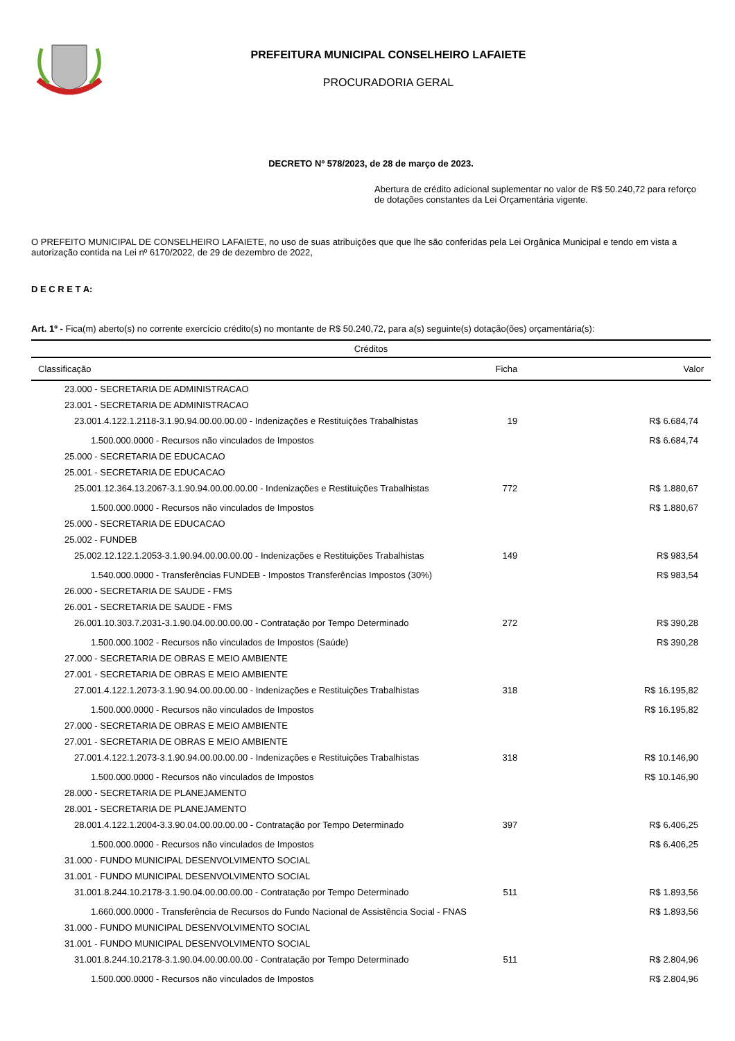PREFEITURA MUNICIPAL CONSELHEIRO LAFAIETE
PROCURADORIA GERAL
DECRETO Nº 578/2023, de 28 de março de 2023.
Abertura de crédito adicional suplementar no valor de R$ 50.240,72 para reforço de dotações constantes da Lei Orçamentária vigente.
O PREFEITO MUNICIPAL DE CONSELHEIRO LAFAIETE, no uso de suas atribuições que que lhe são conferidas pela Lei Orgânica Municipal e tendo em vista a autorização contida na Lei nº 6170/2022, de 29 de dezembro de 2022,
D E C R E T A:
Art. 1º - Fica(m) aberto(s) no corrente exercício crédito(s) no montante de R$ 50.240,72, para a(s) seguinte(s) dotação(ões) orçamentária(s):
| Créditos | | |
| --- | --- | --- |
| Classificação | Ficha | Valor |
| 23.000 - SECRETARIA DE ADMINISTRACAO | | |
| 23.001 - SECRETARIA DE ADMINISTRACAO | | |
| 23.001.4.122.1.2118-3.1.90.94.00.00.00.00 - Indenizações e Restituições Trabalhistas | 19 | R$ 6.684,74 |
| 1.500.000.0000 - Recursos não vinculados de Impostos | | R$ 6.684,74 |
| 25.000 - SECRETARIA DE EDUCACAO | | |
| 25.001 - SECRETARIA DE EDUCACAO | | |
| 25.001.12.364.13.2067-3.1.90.94.00.00.00.00 - Indenizações e Restituições Trabalhistas | 772 | R$ 1.880,67 |
| 1.500.000.0000 - Recursos não vinculados de Impostos | | R$ 1.880,67 |
| 25.000 - SECRETARIA DE EDUCACAO | | |
| 25.002 - FUNDEB | | |
| 25.002.12.122.1.2053-3.1.90.94.00.00.00.00 - Indenizações e Restituições Trabalhistas | 149 | R$ 983,54 |
| 1.540.000.0000 - Transferências FUNDEB - Impostos Transferências Impostos (30%) | | R$ 983,54 |
| 26.000 - SECRETARIA DE SAUDE - FMS | | |
| 26.001 - SECRETARIA DE SAUDE - FMS | | |
| 26.001.10.303.7.2031-3.1.90.04.00.00.00.00 - Contratação por Tempo Determinado | 272 | R$ 390,28 |
| 1.500.000.1002 - Recursos não vinculados de Impostos (Saúde) | | R$ 390,28 |
| 27.000 - SECRETARIA DE OBRAS E MEIO AMBIENTE | | |
| 27.001 - SECRETARIA DE OBRAS E MEIO AMBIENTE | | |
| 27.001.4.122.1.2073-3.1.90.94.00.00.00.00 - Indenizações e Restituições Trabalhistas | 318 | R$ 16.195,82 |
| 1.500.000.0000 - Recursos não vinculados de Impostos | | R$ 16.195,82 |
| 27.000 - SECRETARIA DE OBRAS E MEIO AMBIENTE | | |
| 27.001 - SECRETARIA DE OBRAS E MEIO AMBIENTE | | |
| 27.001.4.122.1.2073-3.1.90.94.00.00.00.00 - Indenizações e Restituições Trabalhistas | 318 | R$ 10.146,90 |
| 1.500.000.0000 - Recursos não vinculados de Impostos | | R$ 10.146,90 |
| 28.000 - SECRETARIA DE PLANEJAMENTO | | |
| 28.001 - SECRETARIA DE PLANEJAMENTO | | |
| 28.001.4.122.1.2004-3.3.90.04.00.00.00.00 - Contratação por Tempo Determinado | 397 | R$ 6.406,25 |
| 1.500.000.0000 - Recursos não vinculados de Impostos | | R$ 6.406,25 |
| 31.000 - FUNDO MUNICIPAL DESENVOLVIMENTO SOCIAL | | |
| 31.001 - FUNDO MUNICIPAL DESENVOLVIMENTO SOCIAL | | |
| 31.001.8.244.10.2178-3.1.90.04.00.00.00.00 - Contratação por Tempo Determinado | 511 | R$ 1.893,56 |
| 1.660.000.0000 - Transferência de Recursos do Fundo Nacional de Assistência Social - FNAS | | R$ 1.893,56 |
| 31.000 - FUNDO MUNICIPAL DESENVOLVIMENTO SOCIAL | | |
| 31.001 - FUNDO MUNICIPAL DESENVOLVIMENTO SOCIAL | | |
| 31.001.8.244.10.2178-3.1.90.04.00.00.00.00 - Contratação por Tempo Determinado | 511 | R$ 2.804,96 |
| 1.500.000.0000 - Recursos não vinculados de Impostos | | R$ 2.804,96 |